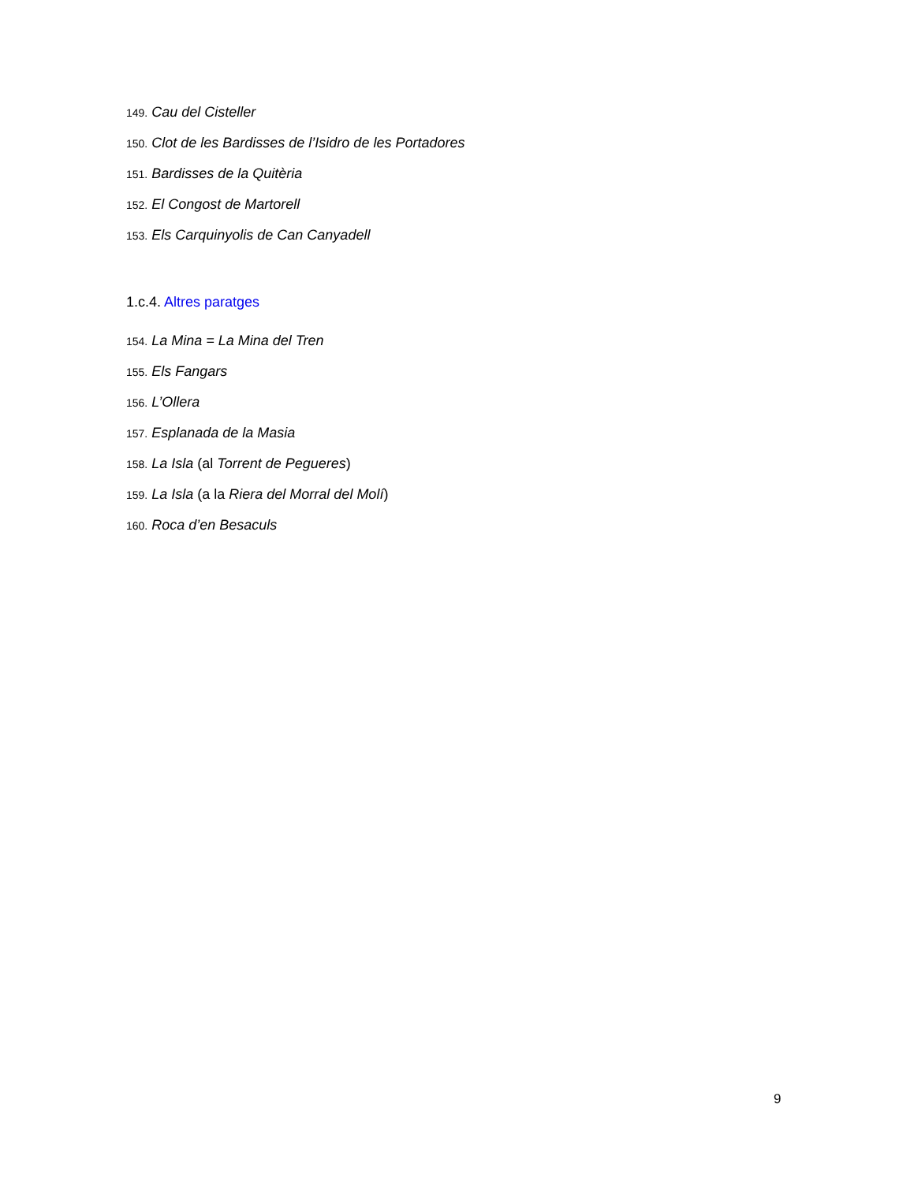149. Cau del Cisteller
150. Clot de les Bardisses de l’Isidro de les Portadores
151. Bardisses de la Quitèria
152. El Congost de Martorell
153. Els Carquinyolis de Can Canyadell
1.c.4. Altres paratges
154. La Mina = La Mina del Tren
155. Els Fangars
156. L’Ollera
157. Esplanada de la Masia
158. La Isla (al Torrent de Pegueres)
159. La Isla (a la Riera del Morral del Molí)
160. Roca d’en Besaculs
9